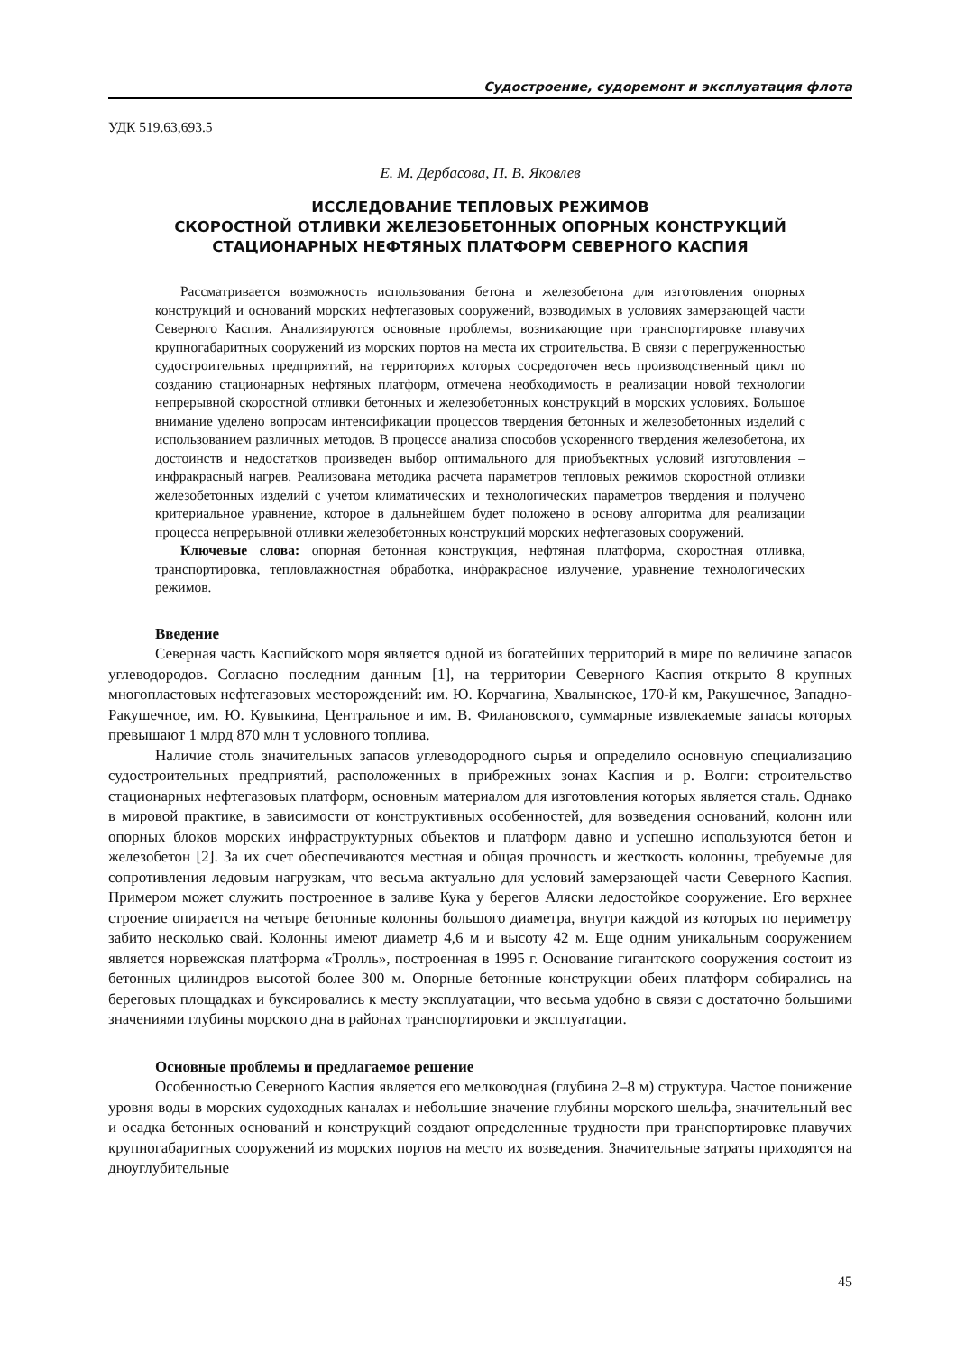Судостроение, судоремонт и эксплуатация флота
УДК 519.63,693.5
Е. М. Дербасова, П. В. Яковлев
ИССЛЕДОВАНИЕ ТЕПЛОВЫХ РЕЖИМОВ
СКОРОСТНОЙ ОТЛИВКИ ЖЕЛЕЗОБЕТОННЫХ ОПОРНЫХ КОНСТРУКЦИЙ
СТАЦИОНАРНЫХ НЕФТЯНЫХ ПЛАТФОРМ СЕВЕРНОГО КАСПИЯ
Рассматривается возможность использования бетона и железобетона для изготовления опорных конструкций и оснований морских нефтегазовых сооружений, возводимых в условиях замерзающей части Северного Каспия. Анализируются основные проблемы, возникающие при транспортировке плавучих крупногабаритных сооружений из морских портов на места их строительства. В связи с перегруженностью судостроительных предприятий, на территориях которых сосредоточен весь производственный цикл по созданию стационарных нефтяных платформ, отмечена необходимость в реализации новой технологии непрерывной скоростной отливки бетонных и железобетонных конструкций в морских условиях. Большое внимание уделено вопросам интенсификации процессов твердения бетонных и железобетонных изделий с использованием различных методов. В процессе анализа способов ускоренного твердения железобетона, их достоинств и недостатков произведен выбор оптимального для приобъектных условий изготовления – инфракрасный нагрев. Реализована методика расчета параметров тепловых режимов скоростной отливки железобетонных изделий с учетом климатических и технологических параметров твердения и получено критериальное уравнение, которое в дальнейшем будет положено в основу алгоритма для реализации процесса непрерывной отливки железобетонных конструкций морских нефтегазовых сооружений.
Ключевые слова: опорная бетонная конструкция, нефтяная платформа, скоростная отливка, транспортировка, тепловлажностная обработка, инфракрасное излучение, уравнение технологических режимов.
Введение
Северная часть Каспийского моря является одной из богатейших территорий в мире по величине запасов углеводородов. Согласно последним данным [1], на территории Северного Каспия открыто 8 крупных многопластовых нефтегазовых месторождений: им. Ю. Корчагина, Хвалынское, 170-й км, Ракушечное, Западно-Ракушечное, им. Ю. Кувыкина, Центральное и им. В. Филановского, суммарные извлекаемые запасы которых превышают 1 млрд 870 млн т условного топлива.
Наличие столь значительных запасов углеводородного сырья и определило основную специализацию судостроительных предприятий, расположенных в прибрежных зонах Каспия и р. Волги: строительство стационарных нефтегазовых платформ, основным материалом для изготовления которых является сталь. Однако в мировой практике, в зависимости от конструктивных особенностей, для возведения оснований, колонн или опорных блоков морских инфраструктурных объектов и платформ давно и успешно используются бетон и железобетон [2]. За их счет обеспечиваются местная и общая прочность и жесткость колонны, требуемые для сопротивления ледовым нагрузкам, что весьма актуально для условий замерзающей части Северного Каспия. Примером может служить построенное в заливе Кука у берегов Аляски ледостойкое сооружение. Его верхнее строение опирается на четыре бетонные колонны большого диаметра, внутри каждой из которых по периметру забито несколько свай. Колонны имеют диаметр 4,6 м и высоту 42 м. Еще одним уникальным сооружением является норвежская платформа «Тролль», построенная в 1995 г. Основание гигантского сооружения состоит из бетонных цилиндров высотой более 300 м. Опорные бетонные конструкции обеих платформ собирались на береговых площадках и буксировались к месту эксплуатации, что весьма удобно в связи с достаточно большими значениями глубины морского дна в районах транспортировки и эксплуатации.
Основные проблемы и предлагаемое решение
Особенностью Северного Каспия является его мелководная (глубина 2–8 м) структура. Частое понижение уровня воды в морских судоходных каналах и небольшие значение глубины морского шельфа, значительный вес и осадка бетонных оснований и конструкций создают определенные трудности при транспортировке плавучих крупногабаритных сооружений из морских портов на место их возведения. Значительные затраты приходятся на дноуглубительные
45